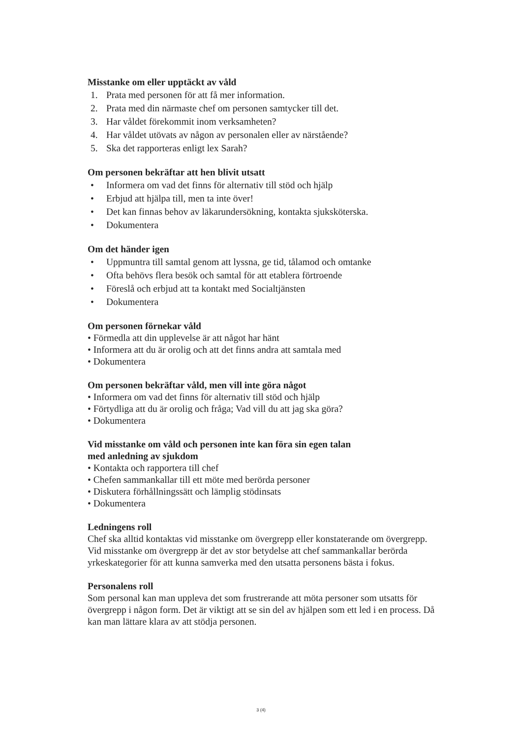Misstanke om eller upptäckt av våld
1. Prata med personen för att få mer information.
2. Prata med din närmaste chef om personen samtycker till det.
3. Har våldet förekommit inom verksamheten?
4. Har våldet utövats av någon av personalen eller av närstående?
5. Ska det rapporteras enligt lex Sarah?
Om personen bekräftar att hen blivit utsatt
• Informera om vad det finns för alternativ till stöd och hjälp
• Erbjud att hjälpa till, men ta inte över!
• Det kan finnas behov av läkarundersökning, kontakta sjuksköterska.
• Dokumentera
Om det händer igen
• Uppmuntra till samtal genom att lyssna, ge tid, tålamod och omtanke
• Ofta behövs flera besök och samtal för att etablera förtroende
• Föreslå och erbjud att ta kontakt med Socialtjänsten
• Dokumentera
Om personen förnekar våld
• Förmedla att din upplevelse är att något har hänt
• Informera att du är orolig och att det finns andra att samtala med
• Dokumentera
Om personen bekräftar våld, men vill inte göra något
• Informera om vad det finns för alternativ till stöd och hjälp
• Förtydliga att du är orolig och fråga; Vad vill du att jag ska göra?
• Dokumentera
Vid misstanke om våld och personen inte kan föra sin egen talan
med anledning av sjukdom
• Kontakta och rapportera till chef
• Chefen sammankallar till ett möte med berörda personer
• Diskutera förhållningssätt och lämplig stödinsats
• Dokumentera
Ledningens roll
Chef ska alltid kontaktas vid misstanke om övergrepp eller konstaterande om övergrepp. Vid misstanke om övergrepp är det av stor betydelse att chef sammankallar berörda yrkeskategorier för att kunna samverka med den utsatta personens bästa i fokus.
Personalens roll
Som personal kan man uppleva det som frustrerande att möta personer som utsatts för övergrepp i någon form. Det är viktigt att se sin del av hjälpen som ett led i en process. Då kan man lättare klara av att stödja personen.
3 (4)